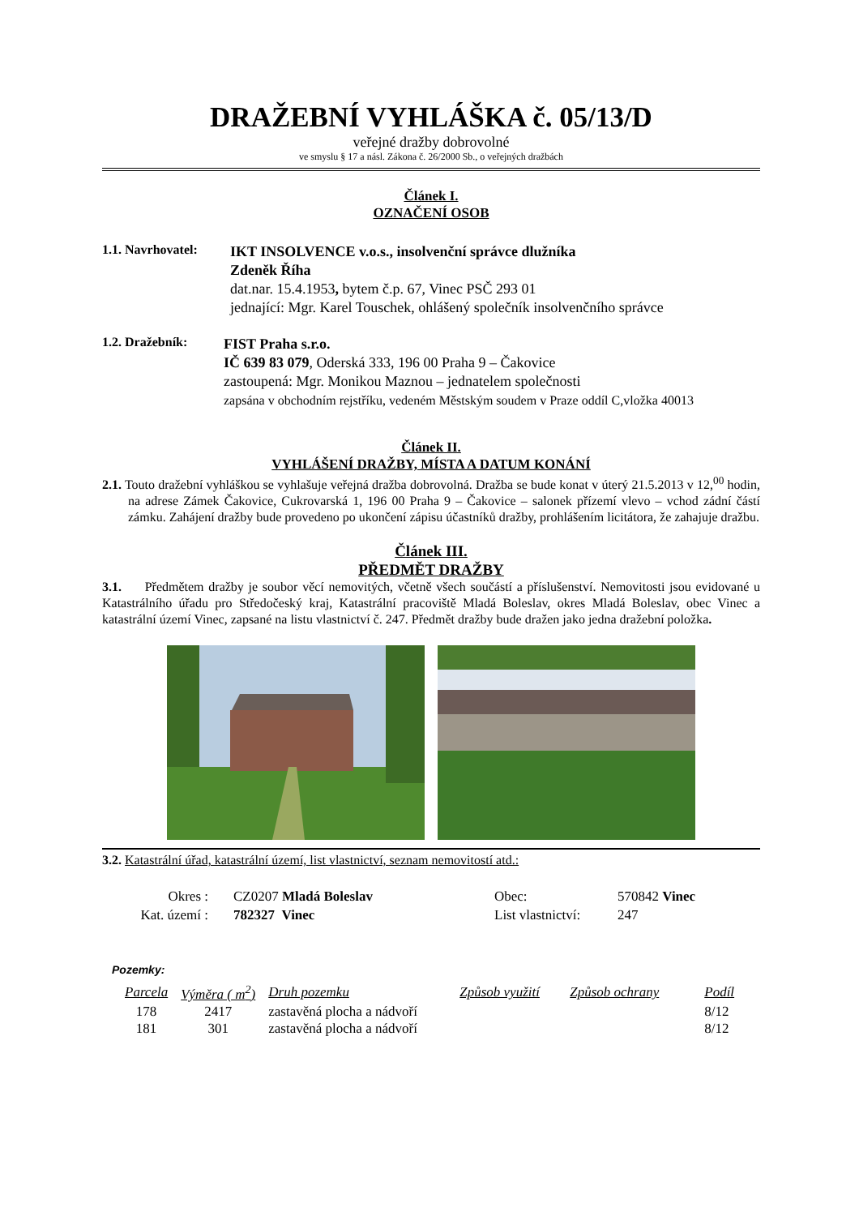DRAŽEBNÍ VYHLÁŠKA č. 05/13/D
veřejné dražby dobrovolné
ve smyslu § 17 a násl. Zákona č. 26/2000 Sb., o veřejných dražbách
Článek I.
OZNAČENÍ OSOB
1.1. Navrhovatel:
IKT INSOLVENCE v.o.s., insolvenční správce dlužníka
Zdeněk Říha
dat.nar. 15.4.1953, bytem č.p. 67, Vinec PSČ 293 01
jednající: Mgr. Karel Touschek, ohlášený společník insolvenčního správce
1.2. Dražebník:
FIST Praha s.r.o.
IČ 639 83 079, Oderská 333, 196 00 Praha 9 – Čakovice
zastoupená: Mgr. Monikou Maznou – jednatelem společnosti
zapsána v obchodním rejstříku, vedeném Městským soudem v Praze oddíl C,vložka 40013
Článek II.
VYHLÁŠENÍ DRAŽBY, MÍSTA A DATUM KONÁNÍ
2.1. Touto dražební vyhláškou se vyhlašuje veřejná dražba dobrovolná. Dražba se bude konat v úterý 21.5.2013 v 12,<sup>00</sup> hodin, na adrese Zámek Čakovice, Cukrovarská 1, 196 00 Praha 9 – Čakovice – salonek přízemí vlevo – vchod zádní částí zámku. Zahájení dražby bude provedeno po ukončení zápisu účastníků dražby, prohlášením licitátora, že zahajuje dražbu.
Článek III.
PŘEDMĚT DRAŽBY
3.1. Předmětem dražby je soubor věcí nemovitých, včetně všech součástí a příslušenství. Nemovitosti jsou evidované u Katastrálního úřadu pro Středočeský kraj, Katastrální pracoviště Mladá Boleslav, okres Mladá Boleslav, obec Vinec a katastrální území Vinec, zapsané na listu vlastnictví č. 247. Předmět dražby bude dražen jako jedna dražební položka.
3.2. Katastrální úřad, katastrální území, list vlastnictví, seznam nemovitostí atd.:
| Okres : | CZ0207 Mladá Boleslav | Obec: | 570842 Vinec |
| Kat. území : | 782327 Vinec | List vlastnictví: | 247 |
Pozemky:
| Parcela | Výměra ( m<sup>2</sup>) | Druh pozemku | Způsob využití | Způsob ochrany | Podíl |
| --- | --- | --- | --- | --- | --- |
| 178 | 2417 | zastavěná plocha a nádvoří | | | 8/12 |
| 181 | 301 | zastavěná plocha a nádvoří | | | 8/12 |